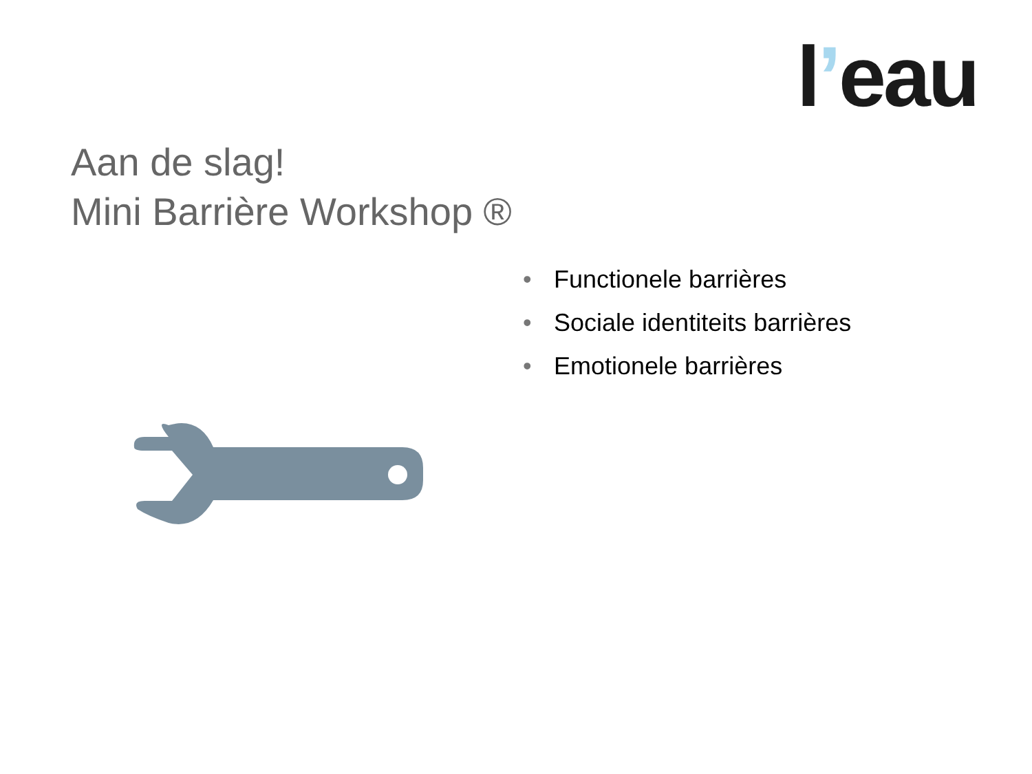l’eau
Aan de slag!
Mini Barrière Workshop ®
• Functionele barrières
• Sociale identiteits barrières
• Emotionele barrières